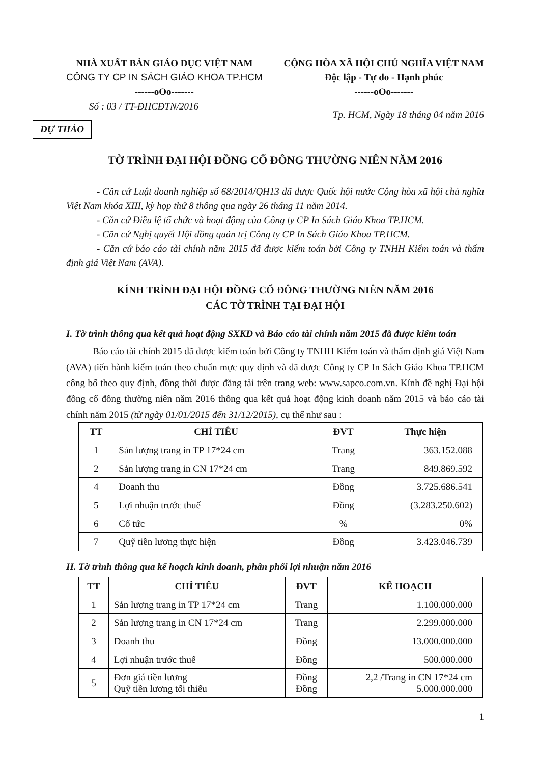NHÀ XUẤT BẢN GIÁO DỤC VIỆT NAM
CÔNG TY CP IN SÁCH GIÁO KHOA TP.HCM
------oOo-------
CỘNG HÒA XÃ HỘI CHỦ NGHĨA VIỆT NAM
Độc lập - Tự do - Hạnh phúc
------oOo-------
Số : 03 / TT-ĐHCĐTN/2016 Tp. HCM, Ngày 18 tháng 04 năm 2016
DỰ THẢO
TỜ TRÌNH ĐẠI HỘI ĐỒNG CỔ ĐÔNG THƯỜNG NIÊN NĂM 2016
- Căn cứ Luật doanh nghiệp số 68/2014/QH13 đã được Quốc hội nước Cộng hòa xã hội chủ nghĩa Việt Nam khóa XIII, kỳ họp thứ 8 thông qua ngày 26 tháng 11 năm 2014.
- Căn cứ Điều lệ tổ chức và hoạt động của Công ty CP In Sách Giáo Khoa TP.HCM.
- Căn cứ Nghị quyết Hội đồng quản trị Công ty CP In Sách Giáo Khoa TP.HCM.
- Căn cứ báo cáo tài chính năm 2015 đã được kiểm toán bởi Công ty TNHH Kiểm toán và thẩm định giá Việt Nam (AVA).
KÍNH TRÌNH ĐẠI HỘI ĐỒNG CỔ ĐÔNG THƯỜNG NIÊN NĂM 2016
CÁC TỜ TRÌNH TẠI ĐẠI HỘI
I. Tờ trình thông qua kết quả hoạt động SXKD và Báo cáo tài chính năm 2015 đã được kiểm toán
Báo cáo tài chính 2015 đã được kiểm toán bởi Công ty TNHH Kiểm toán và thẩm định giá Việt Nam (AVA) tiến hành kiểm toán theo chuẩn mực quy định và đã được Công ty CP In Sách Giáo Khoa TP.HCM công bố theo quy định, đồng thời được đăng tải trên trang web: www.sapco.com.vn. Kính đề nghị Đại hội đồng cổ đông thường niên năm 2016 thông qua kết quả hoạt động kinh doanh năm 2015 và báo cáo tài chính năm 2015 (từ ngày 01/01/2015 đến 31/12/2015), cụ thể như sau :
| TT | CHỈ TIÊU | ĐVT | Thực hiện |
| --- | --- | --- | --- |
| 1 | Sản lượng trang in TP 17*24 cm | Trang | 363.152.088 |
| 2 | Sản lượng trang in CN 17*24 cm | Trang | 849.869.592 |
| 4 | Doanh thu | Đồng | 3.725.686.541 |
| 5 | Lợi nhuận trước thuế | Đồng | (3.283.250.602) |
| 6 | Cổ tức | % | 0% |
| 7 | Quỹ tiền lương thực hiện | Đồng | 3.423.046.739 |
II. Tờ trình thông qua kế hoạch kinh doanh, phân phối lợi nhuận năm 2016
| TT | CHỈ TIÊU | ĐVT | KẾ HOẠCH |
| --- | --- | --- | --- |
| 1 | Sản lượng trang in TP 17*24 cm | Trang | 1.100.000.000 |
| 2 | Sản lượng trang in CN 17*24 cm | Trang | 2.299.000.000 |
| 3 | Doanh thu | Đồng | 13.000.000.000 |
| 4 | Lợi nhuận trước thuế | Đồng | 500.000.000 |
| 5 | Đơn giá tiền lương Quỹ tiền lương tối thiểu | Đồng Đồng | 2,2 /Trang in CN 17*24 cm 5.000.000.000 |
1